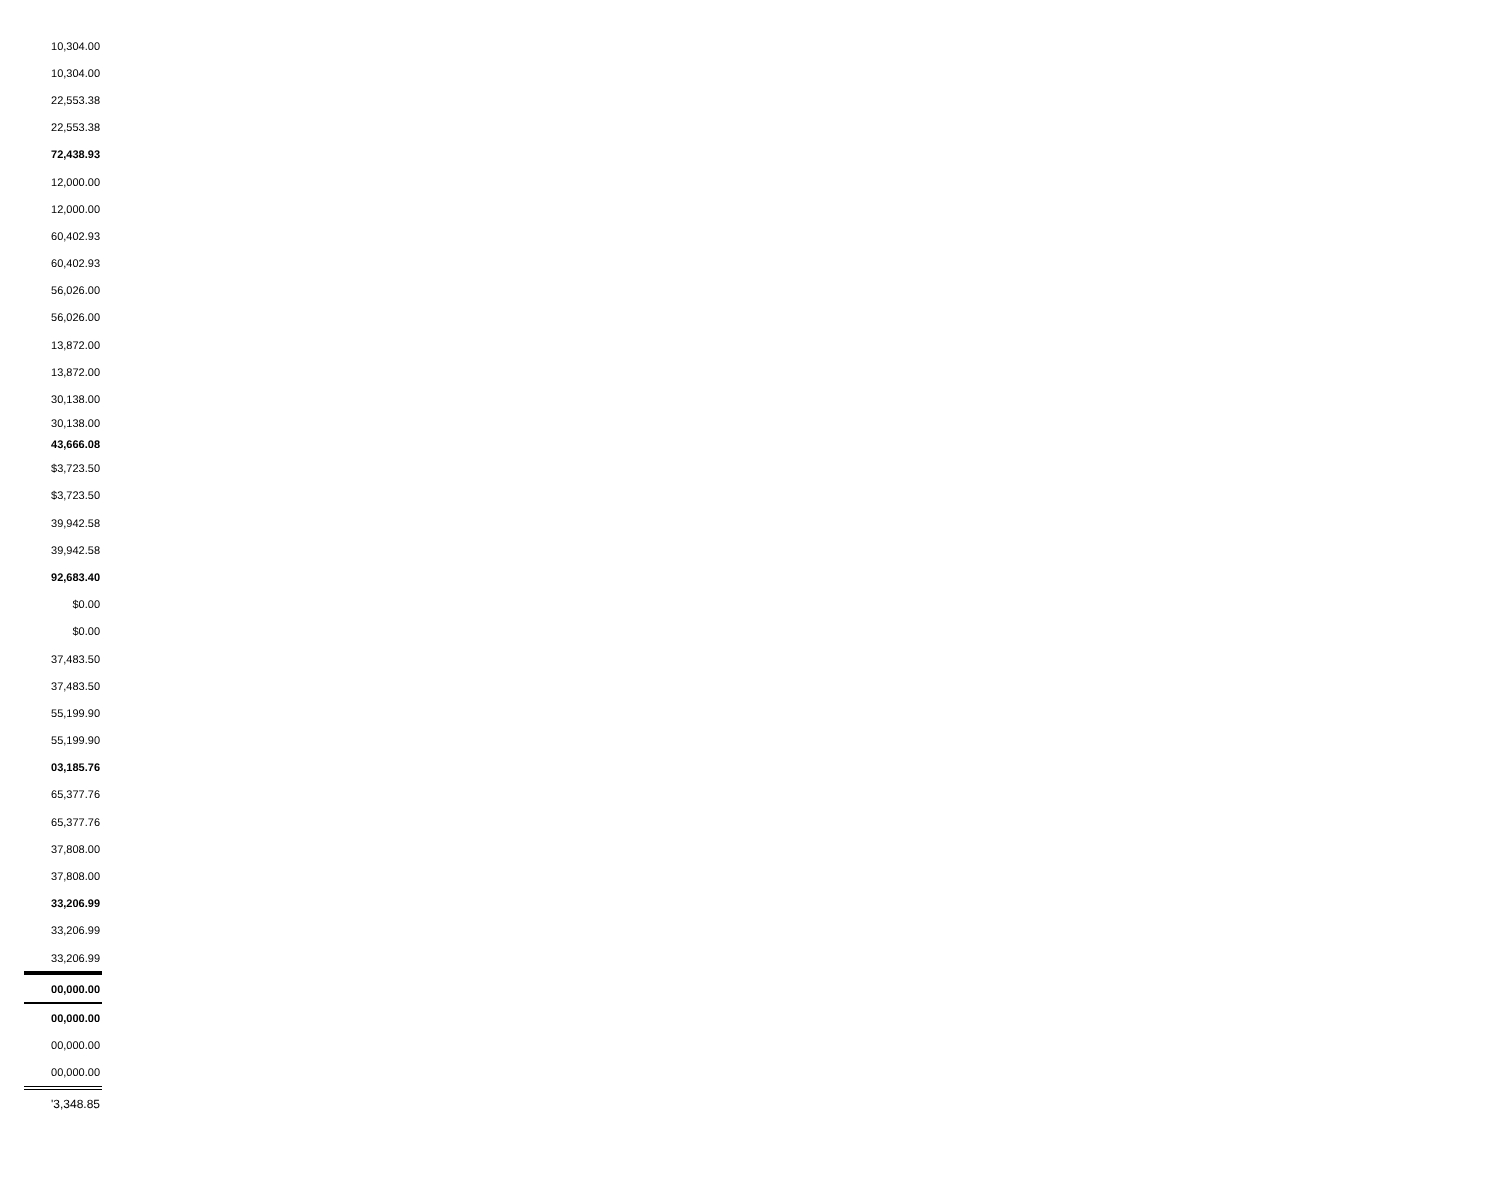| 10,304.00 |
| 10,304.00 |
| 22,553.38 |
| 22,553.38 |
| 72,438.93 |
| 12,000.00 |
| 12,000.00 |
| 60,402.93 |
| 60,402.93 |
| 56,026.00 |
| 56,026.00 |
| 13,872.00 |
| 13,872.00 |
| 30,138.00 |
| 30,138.00 |
| 43,666.08 |
| $3,723.50 |
| $3,723.50 |
| 39,942.58 |
| 39,942.58 |
| 92,683.40 |
| $0.00 |
| $0.00 |
| 37,483.50 |
| 37,483.50 |
| 55,199.90 |
| 55,199.90 |
| 03,185.76 |
| 65,377.76 |
| 65,377.76 |
| 37,808.00 |
| 37,808.00 |
| 33,206.99 |
| 33,206.99 |
| 33,206.99 |
| 00,000.00 |
| 00,000.00 |
| 00,000.00 |
| 00,000.00 |
| '3,348.85 |